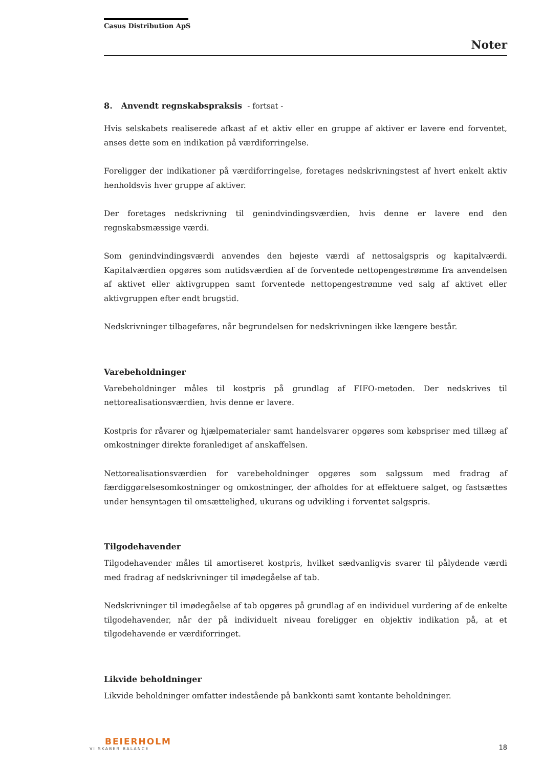Casus Distribution ApS
Noter
8. Anvendt regnskabspraksis - fortsat -
Hvis selskabets realiserede afkast af et aktiv eller en gruppe af aktiver er lavere end forventet, anses dette som en indikation på værdiforringelse.
Foreligger der indikationer på værdiforringelse, foretages nedskrivningstest af hvert enkelt aktiv henholdsvis hver gruppe af aktiver.
Der foretages nedskrivning til genindvindingsværdien, hvis denne er lavere end den regnskabsmæssige værdi.
Som genindvindingsværdi anvendes den højeste værdi af nettosalgspris og kapitalværdi. Kapitalværdien opgøres som nutidsværdien af de forventede nettopengestrømme fra anvendelsen af aktivet eller aktivgruppen samt forventede nettopengestrømme ved salg af aktivet eller aktivgruppen efter endt brugstid.
Nedskrivninger tilbageføres, når begrundelsen for nedskrivningen ikke længere består.
Varebeholdninger
Varebeholdninger måles til kostpris på grundlag af FIFO-metoden. Der nedskrives til nettorealisationsværdien, hvis denne er lavere.
Kostpris for råvarer og hjælpematerialer samt handelsvarer opgøres som købspriser med tillæg af omkostninger direkte foranlediget af anskaffelsen.
Nettorealisationsværdien for varebeholdninger opgøres som salgssum med fradrag af færdiggørelsesomkostninger og omkostninger, der afholdes for at effektuere salget, og fastsættes under hensyntagen til omsættelighed, ukurans og udvikling i forventet salgspris.
Tilgodehavender
Tilgodehavender måles til amortiseret kostpris, hvilket sædvanligvis svarer til pålydende værdi med fradrag af nedskrivninger til imødegåelse af tab.
Nedskrivninger til imødegåelse af tab opgøres på grundlag af en individuel vurdering af de enkelte tilgodehavender, når der på individuelt niveau foreligger en objektiv indikation på, at et tilgodehavende er værdiforringet.
Likvide beholdninger
Likvide beholdninger omfatter indestående på bankkonti samt kontante beholdninger.
BEIERHOLM
VI SKABER BALANCE
18